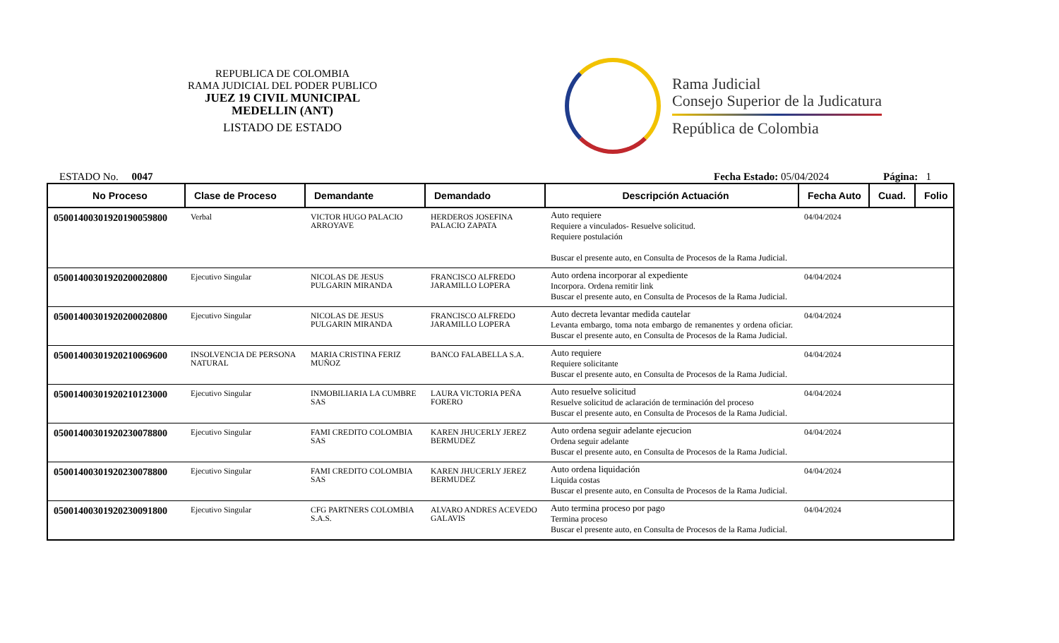REPUBLICA DE COLOMBIA
RAMA JUDICIAL DEL PODER PUBLICO
JUEZ 19 CIVIL MUNICIPAL
MEDELLIN (ANT)
LISTADO DE ESTADO
Rama Judicial
Consejo Superior de la Judicatura
República de Colombia
ESTADO No. 0047 Fecha Estado: 05/04/2024 Página: 1
| No Proceso | Clase de Proceso | Demandante | Demandado | Descripción Actuación | Fecha Auto | Cuad. | Folio |
| --- | --- | --- | --- | --- | --- | --- | --- |
| 05001400301920190059800 | Verbal | VICTOR HUGO PALACIO ARROYAVE | HERDEROS JOSEFINA PALACIO ZAPATA | Auto requiere Requiere a vinculados- Resuelve solicitud. Requiere postulación Buscar el presente auto, en Consulta de Procesos de la Rama Judicial. | 04/04/2024 | | |
| 05001400301920200020800 | Ejecutivo Singular | NICOLAS DE JESUS PULGARIN MIRANDA | FRANCISCO ALFREDO JARAMILLO LOPERA | Auto ordena incorporar al expediente Incorpora. Ordena remitir link Buscar el presente auto, en Consulta de Procesos de la Rama Judicial. | 04/04/2024 | | |
| 05001400301920200020800 | Ejecutivo Singular | NICOLAS DE JESUS PULGARIN MIRANDA | FRANCISCO ALFREDO JARAMILLO LOPERA | Auto decreta levantar medida cautelar Levanta embargo, toma nota embargo de remanentes y ordena oficiar. Buscar el presente auto, en Consulta de Procesos de la Rama Judicial. | 04/04/2024 | | |
| 05001400301920210069600 | INSOLVENCIA DE PERSONA NATURAL | MARIA CRISTINA FERIZ MUÑOZ | BANCO FALABELLA S.A. | Auto requiere Requiere solicitante Buscar el presente auto, en Consulta de Procesos de la Rama Judicial. | 04/04/2024 | | |
| 05001400301920210123000 | Ejecutivo Singular | INMOBILIARIA LA CUMBRE SAS | LAURA VICTORIA PEÑA FORERO | Auto resuelve solicitud Resuelve solicitud de aclaración de terminación del proceso Buscar el presente auto, en Consulta de Procesos de la Rama Judicial. | 04/04/2024 | | |
| 05001400301920230078800 | Ejecutivo Singular | FAMI CREDITO COLOMBIA SAS | KAREN JHUCERLY JEREZ BERMUDEZ | Auto ordena seguir adelante ejecucion Ordena seguir adelante Buscar el presente auto, en Consulta de Procesos de la Rama Judicial. | 04/04/2024 | | |
| 05001400301920230078800 | Ejecutivo Singular | FAMI CREDITO COLOMBIA SAS | KAREN JHUCERLY JEREZ BERMUDEZ | Auto ordena liquidación Liquida costas Buscar el presente auto, en Consulta de Procesos de la Rama Judicial. | 04/04/2024 | | |
| 05001400301920230091800 | Ejecutivo Singular | CFG PARTNERS COLOMBIA S.A.S. | ALVARO ANDRES ACEVEDO GALAVIS | Auto termina proceso por pago Termina proceso Buscar el presente auto, en Consulta de Procesos de la Rama Judicial. | 04/04/2024 | | |